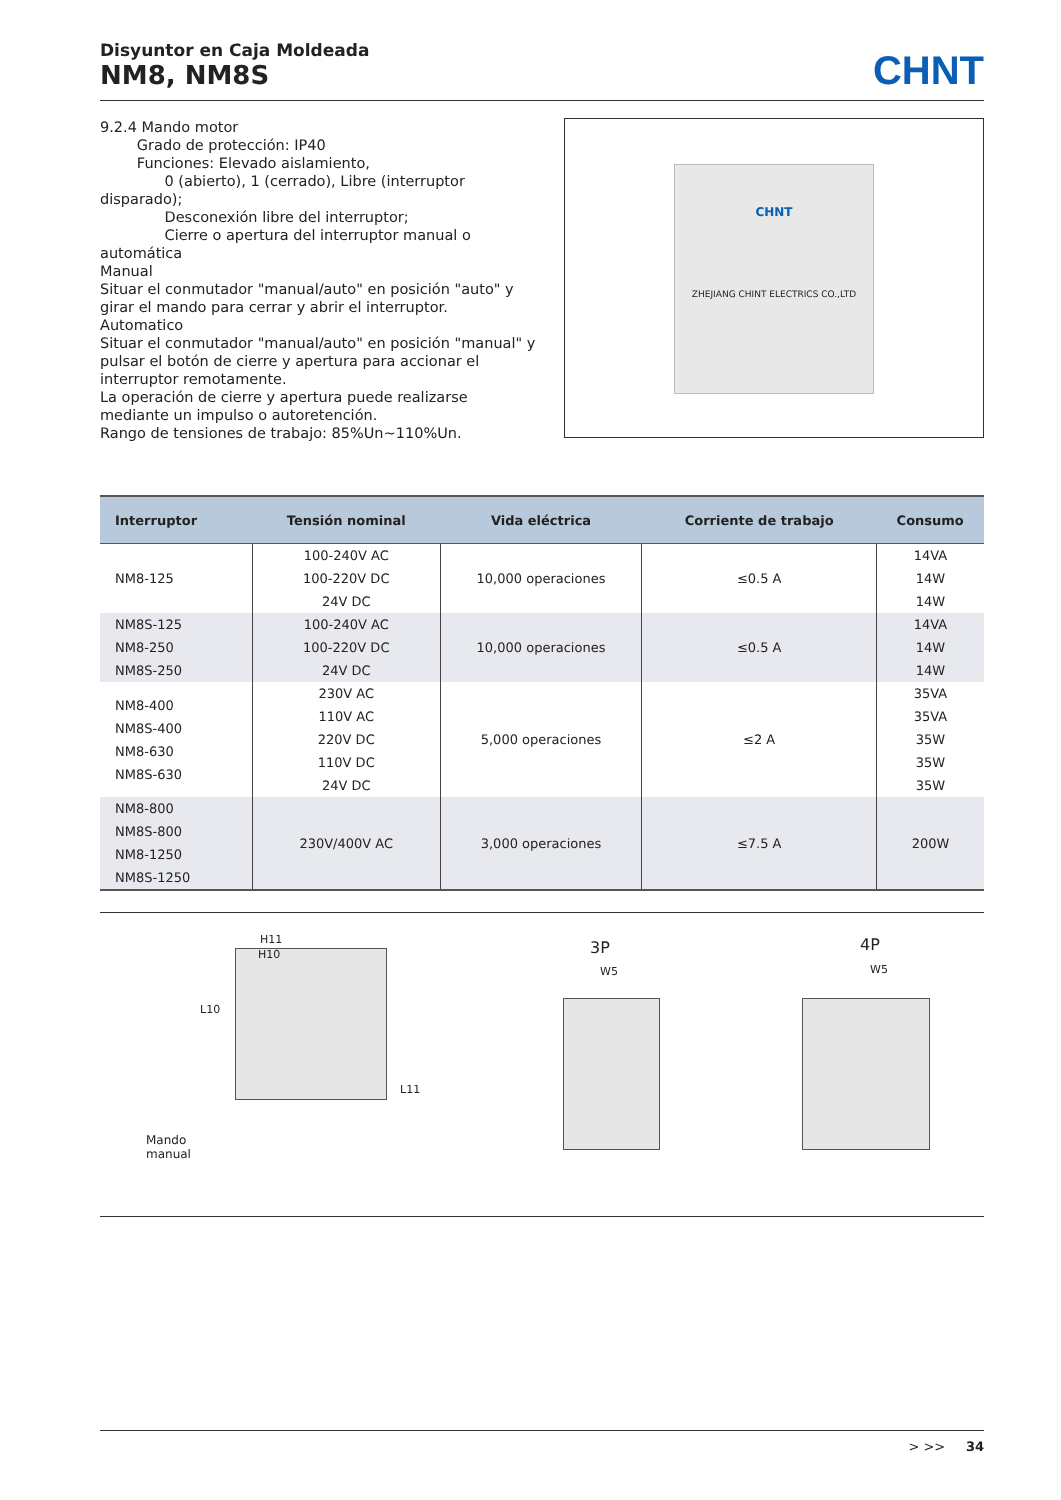Disyuntor en Caja Moldeada
NM8, NM8S
CHNT
9.2.4 Mando motor
Grado de protección: IP40
Funciones: Elevado aislamiento,
0 (abierto), 1 (cerrado), Libre (interruptor disparado);
Desconexión libre del interruptor;
Cierre o apertura del interruptor manual o automática
Manual
Situar el conmutador "manual/auto" en posición "auto" y girar el mando para cerrar y abrir el interruptor.
Automatico
Situar el conmutador "manual/auto" en posición "manual" y pulsar el botón de cierre y apertura para accionar el interruptor remotamente.
La operación de cierre y apertura puede realizarse mediante un impulso o autoretención.
Rango de tensiones de trabajo: 85%Un~110%Un.
CHNT
ZHEJIANG CHINT ELECTRICS CO.,LTD
| Interruptor | Tensión nominal | Vida eléctrica | Corriente de trabajo | Consumo |
| --- | --- | --- | --- | --- |
| NM8-125 | 100-240V AC 100-220V DC 24V DC | 10,000 operaciones | ≤0.5 A | 14VA 14W 14W |
| NM8S-125 NM8-250 NM8S-250 | 100-240V AC 100-220V DC 24V DC | 10,000 operaciones | ≤0.5 A | 14VA 14W 14W |
| NM8-400 NM8S-400 NM8-630 NM8S-630 | 230V AC 110V AC 220V DC 110V DC 24V DC | 5,000 operaciones | ≤2 A | 35VA 35VA 35W 35W 35W |
| NM8-800 NM8S-800 NM8-1250 NM8S-1250 | 230V/400V AC | 3,000 operaciones | ≤7.5 A | 200W |
H11
H10
L10
L11
Mando
manual
3P
W5
4P
W5
> >> 34